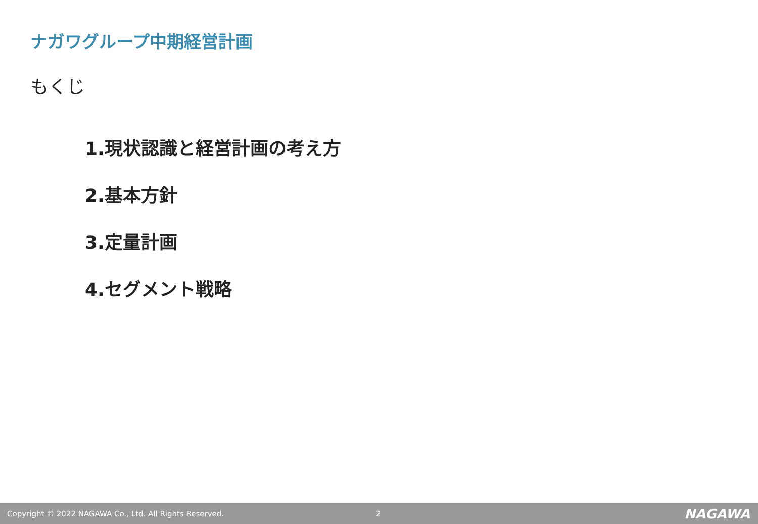ナガワグループ中期経営計画
もくじ
1.現状認識と経営計画の考え方
2.基本方針
3.定量計画
4.セグメント戦略
Copyright © 2022 NAGAWA Co., Ltd. All Rights Reserved. 2 NAGAWA